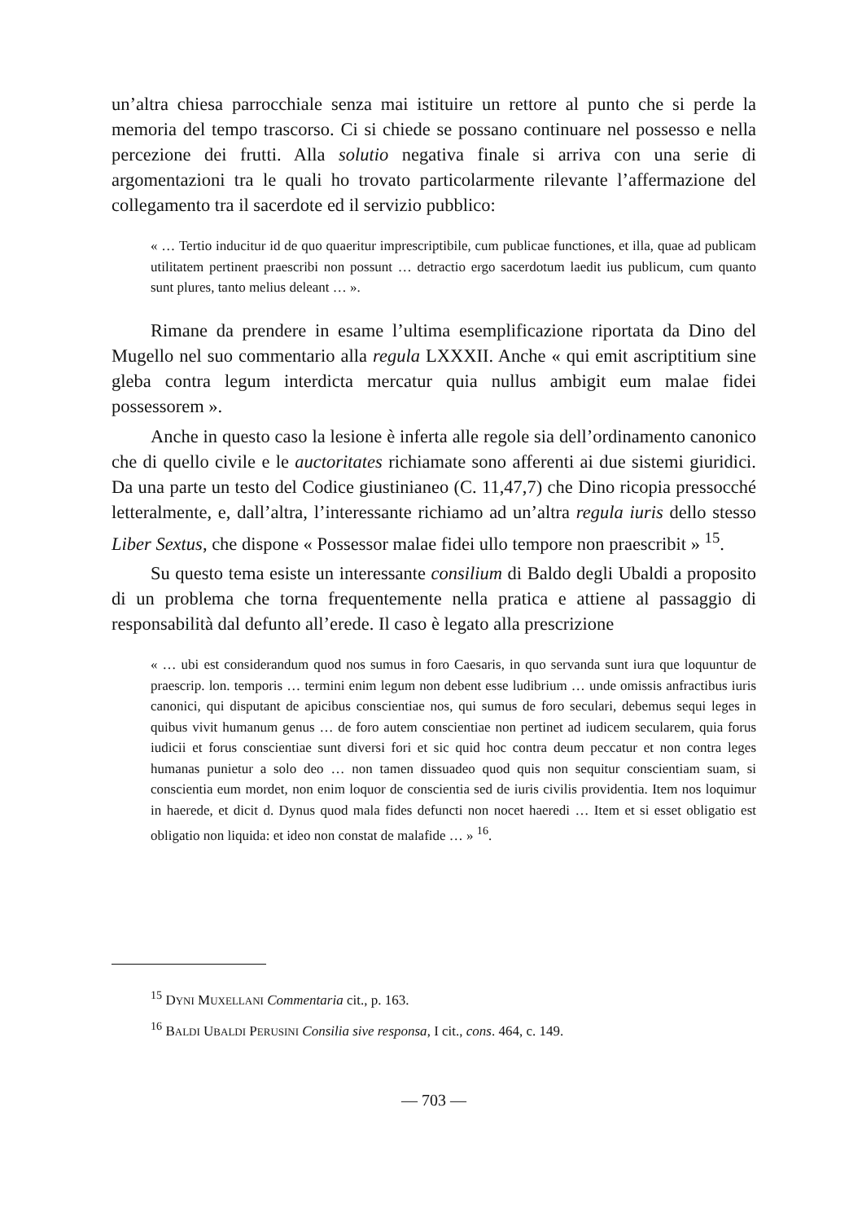un’altra chiesa parrocchiale senza mai istituire un rettore al punto che si perde la memoria del tempo trascorso. Ci si chiede se possano continuare nel possesso e nella percezione dei frutti. Alla solutio negativa finale si arriva con una serie di argomentazioni tra le quali ho trovato particolarmente rilevante l’affermazione del collegamento tra il sacerdote ed il servizio pubblico:
« … Tertio inducitur id de quo quaeritur imprescriptibile, cum publicae functiones, et illa, quae ad publicam utilitatem pertinent praescribi non possunt … detractio ergo sacerdotum laedit ius publicum, cum quanto sunt plures, tanto melius deleant … ».
Rimane da prendere in esame l’ultima esemplificazione riportata da Dino del Mugello nel suo commentario alla regula LXXXII. Anche « qui emit ascriptitium sine gleba contra legum interdicta mercatur quia nullus ambigit eum malae fidei possessorem ».
Anche in questo caso la lesione è inferta alle regole sia dell’ordinamento canonico che di quello civile e le auctoritates richiamate sono afferenti ai due sistemi giuridici. Da una parte un testo del Codice giustinianeo (C. 11,47,7) che Dino ricopia pressocché letteralmente, e, dall’altra, l’interessante richiamo ad un’altra regula iuris dello stesso Liber Sextus, che dispone « Possessor malae fidei ullo tempore non praescribit » <sup>15</sup>.
Su questo tema esiste un interessante consilium di Baldo degli Ubaldi a proposito di un problema che torna frequentemente nella pratica e attiene al passaggio di responsabilità dal defunto all’erede. Il caso è legato alla prescrizione
« … ubi est considerandum quod nos sumus in foro Caesaris, in quo servanda sunt iura que loquuntur de praescrip. lon. temporis … termini enim legum non debent esse ludibrium … unde omissis anfractibus iuris canonici, qui disputant de apicibus conscientiae nos, qui sumus de foro seculari, debemus sequi leges in quibus vivit humanum genus … de foro autem conscientiae non pertinet ad iudicem secularem, quia forus iudicii et forus conscientiae sunt diversi fori et sic quid hoc contra deum peccatur et non contra leges humanas punietur a solo deo … non tamen dissuadeo quod quis non sequitur conscientiam suam, si conscientia eum mordet, non enim loquor de conscientia sed de iuris civilis providentia. Item nos loquimur in haerede, et dicit d. Dynus quod mala fides defuncti non nocet haeredi … Item et si esset obligatio est obligatio non liquida: et ideo non constat de malafide … » <sup>16</sup>.
<sup>15</sup> DYNI MUXELLANI Commentaria cit., p. 163.
<sup>16</sup> BALDI UBALDI PERUSINI Consilia sive responsa, I cit., cons. 464, c. 149.
— 703 —